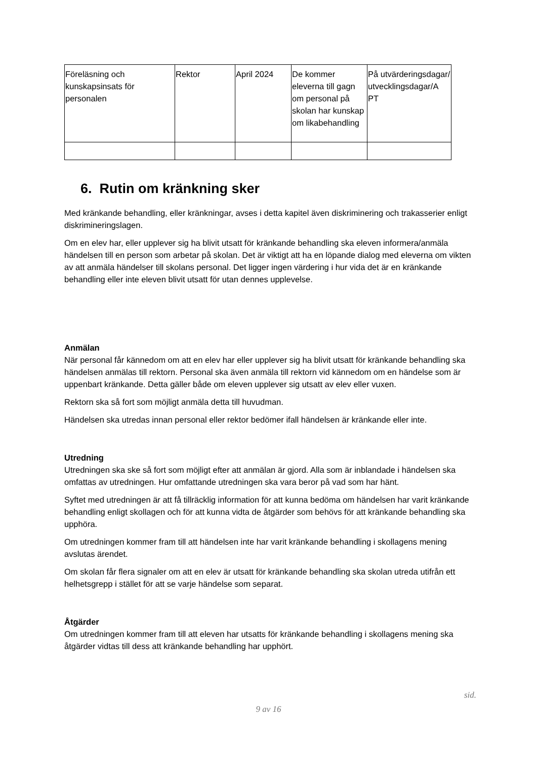| Föreläsning och kunskapsinsats för personalen | Rektor | April 2024 | De kommer eleverna till gagn om personal på skolan har kunskap om likabehandling | På utvärderingsdagar/ utvecklingsdagar/A PT |
6. Rutin om kränkning sker
Med kränkande behandling, eller kränkningar, avses i detta kapitel även diskriminering och trakasserier enligt diskrimineringslagen.
Om en elev har, eller upplever sig ha blivit utsatt för kränkande behandling ska eleven informera/anmäla händelsen till en person som arbetar på skolan. Det är viktigt att ha en löpande dialog med eleverna om vikten av att anmäla händelser till skolans personal. Det ligger ingen värdering i hur vida det är en kränkande behandling eller inte eleven blivit utsatt för utan dennes upplevelse.
Anmälan
När personal får kännedom om att en elev har eller upplever sig ha blivit utsatt för kränkande behandling ska händelsen anmälas till rektorn. Personal ska även anmäla till rektorn vid kännedom om en händelse som är uppenbart kränkande. Detta gäller både om eleven upplever sig utsatt av elev eller vuxen.
Rektorn ska så fort som möjligt anmäla detta till huvudman.
Händelsen ska utredas innan personal eller rektor bedömer ifall händelsen är kränkande eller inte.
Utredning
Utredningen ska ske så fort som möjligt efter att anmälan är gjord. Alla som är inblandade i händelsen ska omfattas av utredningen. Hur omfattande utredningen ska vara beror på vad som har hänt.
Syftet med utredningen är att få tillräcklig information för att kunna bedöma om händelsen har varit kränkande behandling enligt skollagen och för att kunna vidta de åtgärder som behövs för att kränkande behandling ska upphöra.
Om utredningen kommer fram till att händelsen inte har varit kränkande behandling i skollagens mening avslutas ärendet.
Om skolan får flera signaler om att en elev är utsatt för kränkande behandling ska skolan utreda utifrån ett helhetsgrepp i stället för att se varje händelse som separat.
Åtgärder
Om utredningen kommer fram till att eleven har utsatts för kränkande behandling i skollagens mening ska åtgärder vidtas till dess att kränkande behandling har upphört.
sid.
9 av 16